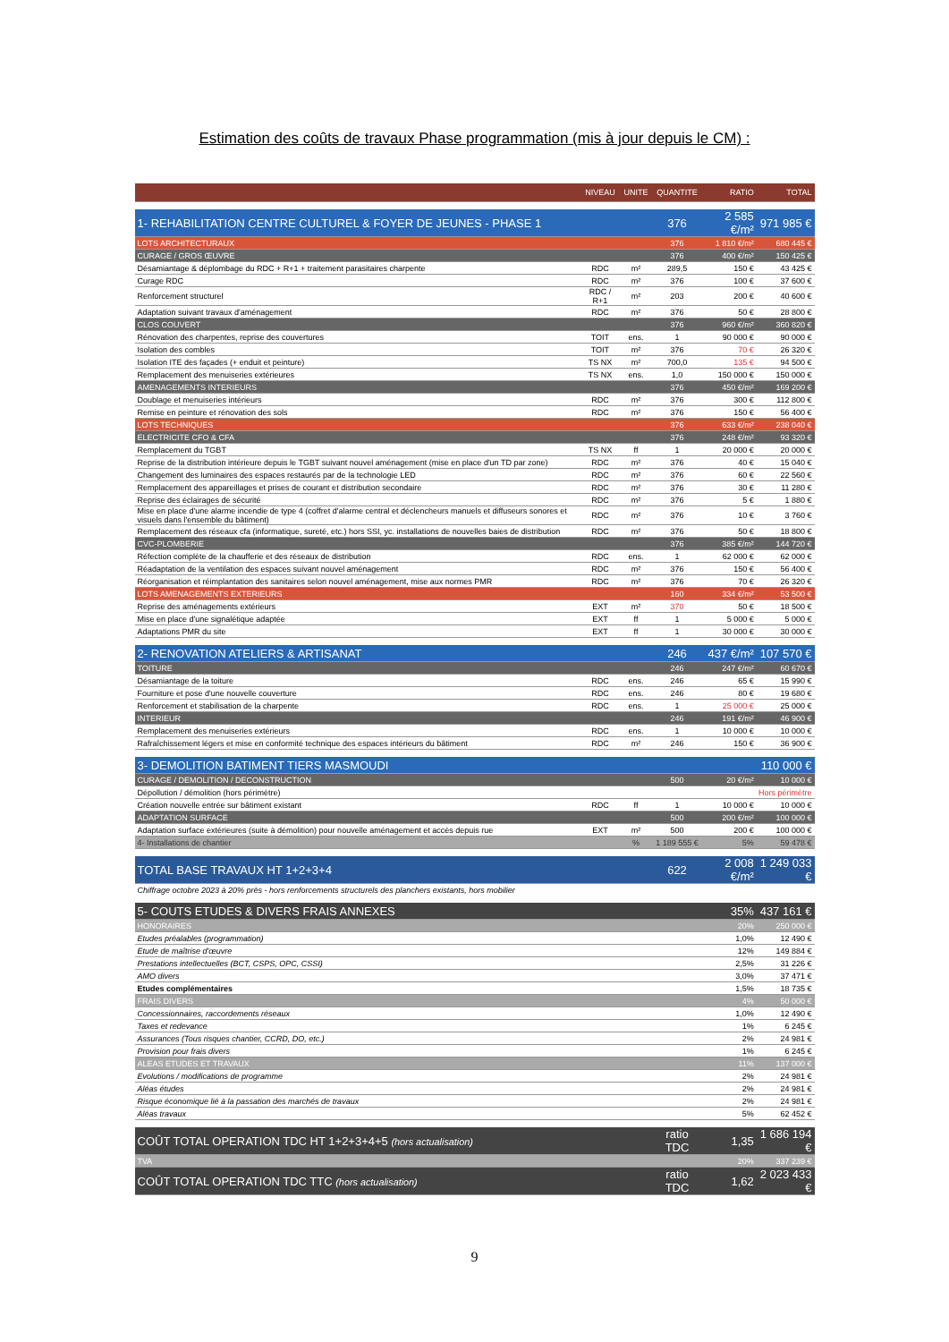Estimation des coûts de travaux Phase programmation (mis à jour depuis le CM) :
| | NIVEAU | UNITE | QUANTITE | RATIO | TOTAL |
| --- | --- | --- | --- | --- | --- |
| 1- REHABILITATION CENTRE CULTUREL & FOYER DE JEUNES - PHASE 1 | | | 376 | 2 585 €/m² | 971 985 € |
| LOTS ARCHITECTURAUX | | | 376 | 1 810 €/m² | 680 445 € |
| CURAGE / GROS ŒUVRE | | | 376 | 400 €/m² | 150 425 € |
| Désamiantage & déplombage du RDC + R+1 + traitement parasitaires charpente | RDC | m² | 289,5 | 150 € | 43 425 € |
| Curage RDC | RDC | m² | 376 | 100 € | 37 600 € |
| Renforcement structurel | RDC / R+1 | m² | 203 | 200 € | 40 600 € |
| Adaptation suivant travaux d'aménagement | RDC | m² | 376 | 50 € | 28 800 € |
| CLOS COUVERT | | | 376 | 960 €/m² | 360 820 € |
| Rénovation des charpentes, reprise des couvertures | TOIT | ens. | 1 | 90 000 € | 90 000 € |
| Isolation des combles | TOIT | m² | 376 | 70 € | 26 320 € |
| Isolation ITE des façades (+ enduit et peinture) | TS NX | m² | 700,0 | 135 € | 94 500 € |
| Remplacement des menuiseries extérieures | TS NX | ens. | 1,0 | 150 000 € | 150 000 € |
| AMENAGEMENTS INTERIEURS | | | 376 | 450 €/m² | 169 200 € |
| Doublage et menuiseries intérieurs | RDC | m² | 376 | 300 € | 112 800 € |
| Remise en peinture et rénovation des sols | RDC | m² | 376 | 150 € | 56 400 € |
| LOTS TECHNIQUES | | | 376 | 633 €/m² | 238 040 € |
| ELECTRICITE CFO & CFA | | | 376 | 248 €/m² | 93 320 € |
| Remplacement du TGBT | TS NX | ff | 1 | 20 000 € | 20 000 € |
| Reprise de la distribution intérieure depuis le TGBT suivant nouvel aménagement (mise en place d'un TD par zone) | RDC | m² | 376 | 40 € | 15 040 € |
| Changement des luminaires des espaces restaurés par de la technologie LED | RDC | m² | 376 | 60 € | 22 560 € |
| Remplacement des appareillages et prises de courant et distribution secondaire | RDC | m² | 376 | 30 € | 11 280 € |
| Reprise des éclairages de sécurité | RDC | m² | 376 | 5 € | 1 880 € |
| Mise en place d'une alarme incendie de type 4 (coffret d'alarme central et déclencheurs manuels et diffuseurs sonores et visuels dans l'ensemble du bâtiment) | RDC | m² | 376 | 10 € | 3 760 € |
| Remplacement des réseaux cfa (informatique, sureté, etc.) hors SSI, yc. installations de nouvelles baies de distribution | RDC | m² | 376 | 50 € | 18 800 € |
| CVC-PLOMBERIE | | | 376 | 385 €/m² | 144 720 € |
| Réfection complète de la chaufferie et des réseaux de distribution | RDC | ens. | 1 | 62 000 € | 62 000 € |
| Réadaptation de la ventilation des espaces suivant nouvel aménagement | RDC | m² | 376 | 150 € | 56 400 € |
| Réorganisation et réimplantation des sanitaires selon nouvel aménagement, mise aux normes PMR | RDC | m² | 376 | 70 € | 26 320 € |
| LOTS AMENAGEMENTS EXTERIEURS | | | 160 | 334 €/m² | 53 500 € |
| Reprise des aménagements extérieurs | EXT | m² | 370 | 50 € | 18 500 € |
| Mise en place d'une signalétique adaptée | EXT | ff | 1 | 5 000 € | 5 000 € |
| Adaptations PMR du site | EXT | ff | 1 | 30 000 € | 30 000 € |
| 2- RENOVATION ATELIERS & ARTISANAT | | | 246 | 437 €/m² | 107 570 € |
| TOITURE | | | 246 | 247 €/m² | 60 670 € |
| Désamiantage de la toiture | RDC | ens. | 246 | 65 € | 15 990 € |
| Fourniture et pose d'une nouvelle couverture | RDC | ens. | 246 | 80 € | 19 680 € |
| Renforcement et stabilisation de la charpente | RDC | ens. | 1 | 25 000 € | 25 000 € |
| INTERIEUR | | | 246 | 191 €/m² | 46 900 € |
| Remplacement des menuiseries extérieurs | RDC | ens. | 1 | 10 000 € | 10 000 € |
| Rafraîchissement légers et mise en conformité technique des espaces intérieurs du bâtiment | RDC | m² | 246 | 150 € | 36 900 € |
| 3- DEMOLITION BATIMENT TIERS MASMOUDI | | | | | 110 000 € |
| CURAGE / DEMOLITION / DECONSTRUCTION | | | 500 | 20 €/m² | 10 000 € |
| Dépollution / démolition (hors périmètre) | | | | Hors périmètre | |
| Création nouvelle entrée sur bâtiment existant | RDC | ff | 1 | 10 000 € | 10 000 € |
| ADAPTATION SURFACE | | | 500 | 200 €/m² | 100 000 € |
| Adaptation surface extérieures (suite à démolition) pour nouvelle aménagement et accès depuis rue | EXT | m² | 500 | 200 € | 100 000 € |
| 4- Installations de chantier | | % | 1 189 555 € | 5% | 59 478 € |
| TOTAL BASE TRAVAUX HT 1+2+3+4 | | | 622 | 2 008 €/m² | 1 249 033 € |
| Chiffrage octobre 2023 à 20% près - hors renforcements structurels des planchers existants, hors mobilier | | | | | |
| 5- COUTS ETUDES & DIVERS FRAIS ANNEXES | | | | 35% | 437 161 € |
| HONORAIRES | | | | 20% | 250 000 € |
| Etudes préalables (programmation) | | | | 1,0% | 12 490 € |
| Etude de maîtrise d'œuvre | | | | 12% | 149 884 € |
| Prestations intellectuelles (BCT, CSPS, OPC, CSSI) | | | | 2,5% | 31 226 € |
| AMO divers | | | | 3,0% | 37 471 € |
| Etudes complémentaires | | | | 1,5% | 18 735 € |
| FRAIS DIVERS | | | | 4% | 50 000 € |
| Concessionnaires, raccordements réseaux | | | | 1,0% | 12 490 € |
| Taxes et redevance | | | | 1% | 6 245 € |
| Assurances (Tous risques chantier, CCRD, DO, etc.) | | | | 2% | 24 981 € |
| Provision pour frais divers | | | | 1% | 6 245 € |
| ALEAS ETUDES ET TRAVAUX | | | | 11% | 137 000 € |
| Evolutions / modifications de programme | | | | 2% | 24 981 € |
| Aléas études | | | | 2% | 24 981 € |
| Risque économique lié à la passation des marchés de travaux | | | | 2% | 24 981 € |
| Aléas travaux | | | | 5% | 62 452 € |
| COÛT TOTAL OPERATION TDC HT 1+2+3+4+5 (hors actualisation) | | | ratio TDC | 1,35 | 1 686 194 € |
| TVA | | | | 20% | 337 239 € |
| COÛT TOTAL OPERATION TDC TTC (hors actualisation) | | | ratio TDC | 1,62 | 2 023 433 € |
9